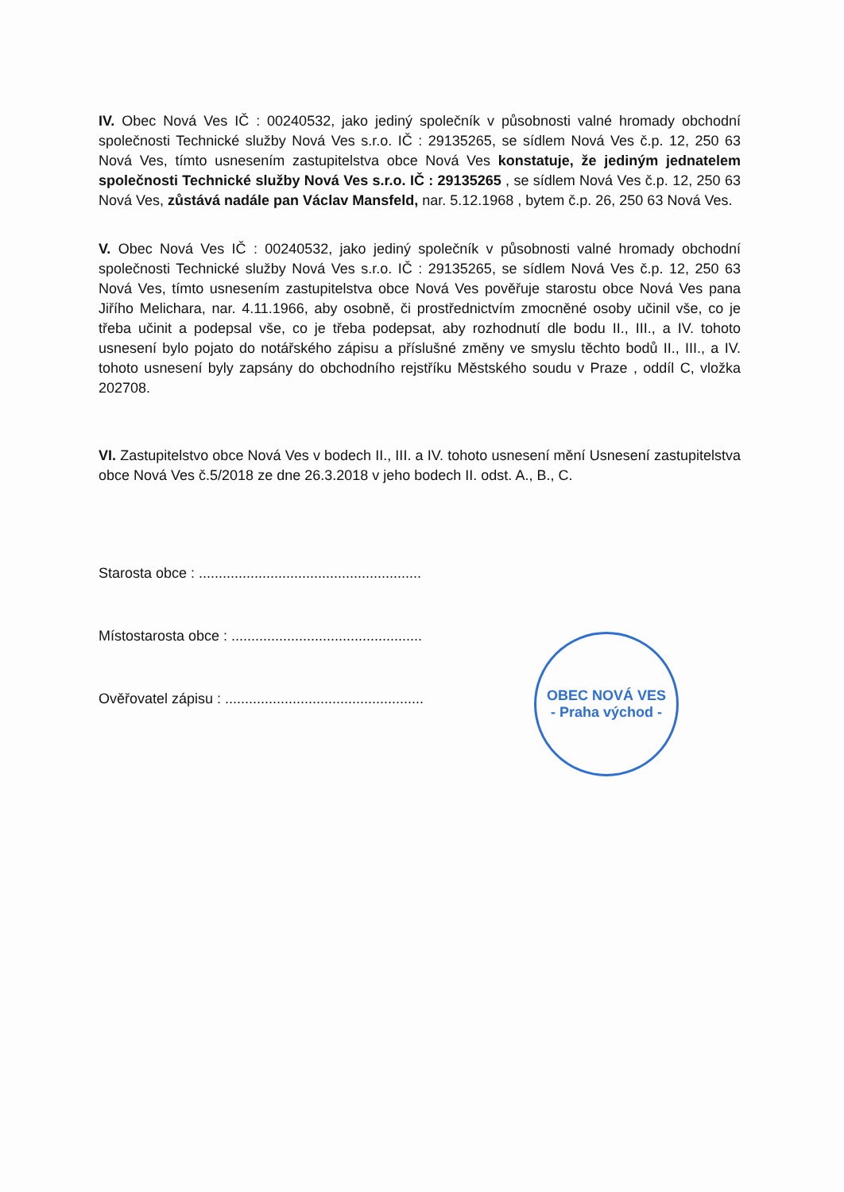IV. Obec Nová Ves IČ : 00240532, jako jediný společník v působnosti valné hromady obchodní společnosti Technické služby Nová Ves s.r.o. IČ : 29135265, se sídlem Nová Ves č.p. 12, 250 63 Nová Ves, tímto usnesením zastupitelstva obce Nová Ves konstatuje, že jediným jednatelem společnosti Technické služby Nová Ves s.r.o. IČ : 29135265 , se sídlem Nová Ves č.p. 12, 250 63 Nová Ves, zůstává nadále pan Václav Mansfeld, nar. 5.12.1968 , bytem č.p. 26, 250 63 Nová Ves.
V. Obec Nová Ves IČ : 00240532, jako jediný společník v působnosti valné hromady obchodní společnosti Technické služby Nová Ves s.r.o. IČ : 29135265, se sídlem Nová Ves č.p. 12, 250 63 Nová Ves, tímto usnesením zastupitelstva obce Nová Ves pověřuje starostu obce Nová Ves pana Jiřího Melichara, nar. 4.11.1966, aby osobně, či prostřednictvím zmocněné osoby učinil vše, co je třeba učinit a podepsal vše, co je třeba podepsat, aby rozhodnutí dle bodu II., III., a IV. tohoto usnesení bylo pojato do notářského zápisu a příslušné změny ve smyslu těchto bodů II., III., a IV. tohoto usnesení byly zapsány do obchodního rejstříku Městského soudu v Praze , oddíl C, vložka 202708.
VI. Zastupitelstvo obce Nová Ves v bodech II., III. a IV. tohoto usnesení mění Usnesení zastupitelstva obce Nová Ves č.5/2018 ze dne 26.3.2018 v jeho bodech II. odst. A., B., C.
Starosta obce : ........................................................
Místostarosta obce : ................................................
Ověřovatel zápisu : ..................................................
OBEC NOVÁ VES
- Praha východ -